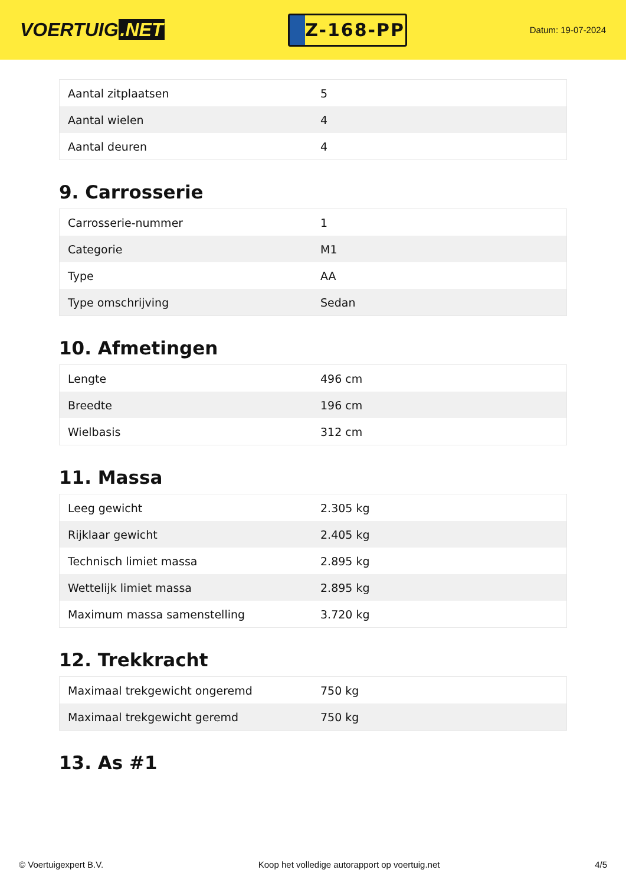VOERTUIG.NET
Z-168-PP
Datum: 19-07-2024
| Aantal zitplaatsen | 5 |
| Aantal wielen | 4 |
| Aantal deuren | 4 |
9. Carrosserie
| Carrosserie-nummer | 1 |
| Categorie | M1 |
| Type | AA |
| Type omschrijving | Sedan |
10. Afmetingen
| Lengte | 496 cm |
| Breedte | 196 cm |
| Wielbasis | 312 cm |
11. Massa
| Leeg gewicht | 2.305 kg |
| Rijklaar gewicht | 2.405 kg |
| Technisch limiet massa | 2.895 kg |
| Wettelijk limiet massa | 2.895 kg |
| Maximum massa samenstelling | 3.720 kg |
12. Trekkracht
| Maximaal trekgewicht ongeremd | 750 kg |
| Maximaal trekgewicht geremd | 750 kg |
13. As #1
© Voertuigexpert B.V. Koop het volledige autorapport op voertuig.net 4/5